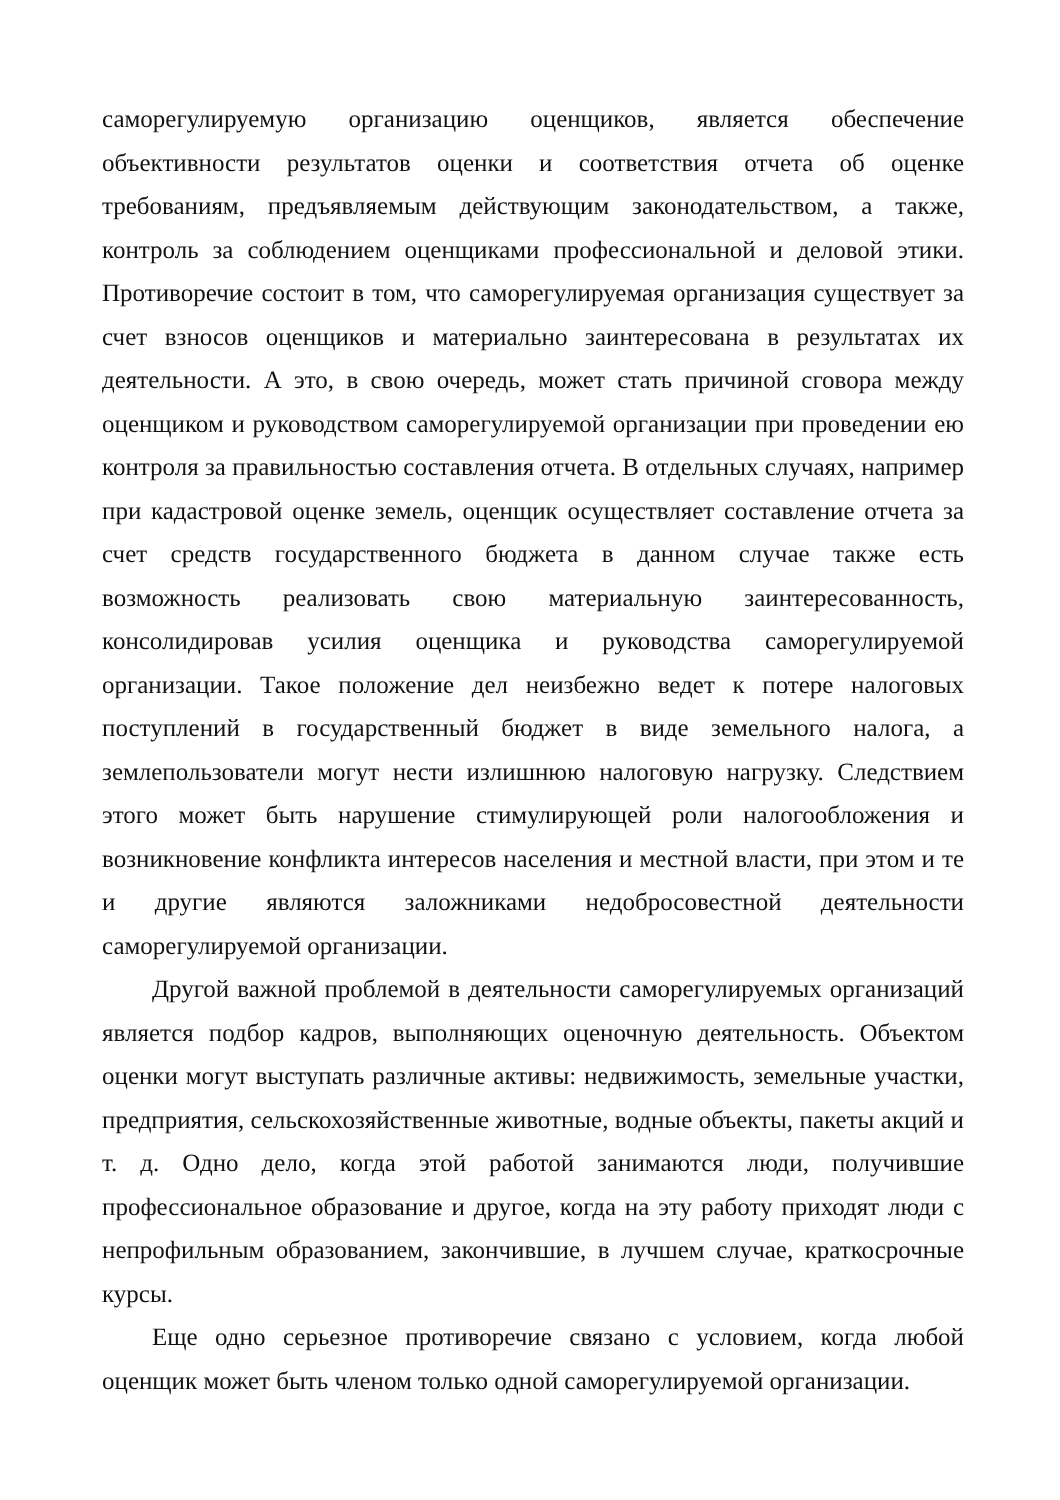саморегулируемую организацию оценщиков, является обеспечение объективности результатов оценки и соответствия отчета об оценке требованиям, предъявляемым действующим законодательством, а также, контроль за соблюдением оценщиками профессиональной и деловой этики. Противоречие состоит в том, что саморегулируемая организация существует за счет взносов оценщиков и материально заинтересована в результатах их деятельности. А это, в свою очередь, может стать причиной сговора между оценщиком и руководством саморегулируемой организации при проведении ею контроля за правильностью составления отчета. В отдельных случаях, например при кадастровой оценке земель, оценщик осуществляет составление отчета за счет средств государственного бюджета в данном случае также есть возможность реализовать свою материальную заинтересованность, консолидировав усилия оценщика и руководства саморегулируемой организации. Такое положение дел неизбежно ведет к потере налоговых поступлений в государственный бюджет в виде земельного налога, а землепользователи могут нести излишнюю налоговую нагрузку. Следствием этого может быть нарушение стимулирующей роли налогообложения и возникновение конфликта интересов населения и местной власти, при этом и те и другие являются заложниками недобросовестной деятельности саморегулируемой организации.
Другой важной проблемой в деятельности саморегулируемых организаций является подбор кадров, выполняющих оценочную деятельность. Объектом оценки могут выступать различные активы: недвижимость, земельные участки, предприятия, сельскохозяйственные животные, водные объекты, пакеты акций и т. д. Одно дело, когда этой работой занимаются люди, получившие профессиональное образование и другое, когда на эту работу приходят люди с непрофильным образованием, закончившие, в лучшем случае, краткосрочные курсы.
Еще одно серьезное противоречие связано с условием, когда любой оценщик может быть членом только одной саморегулируемой организации.